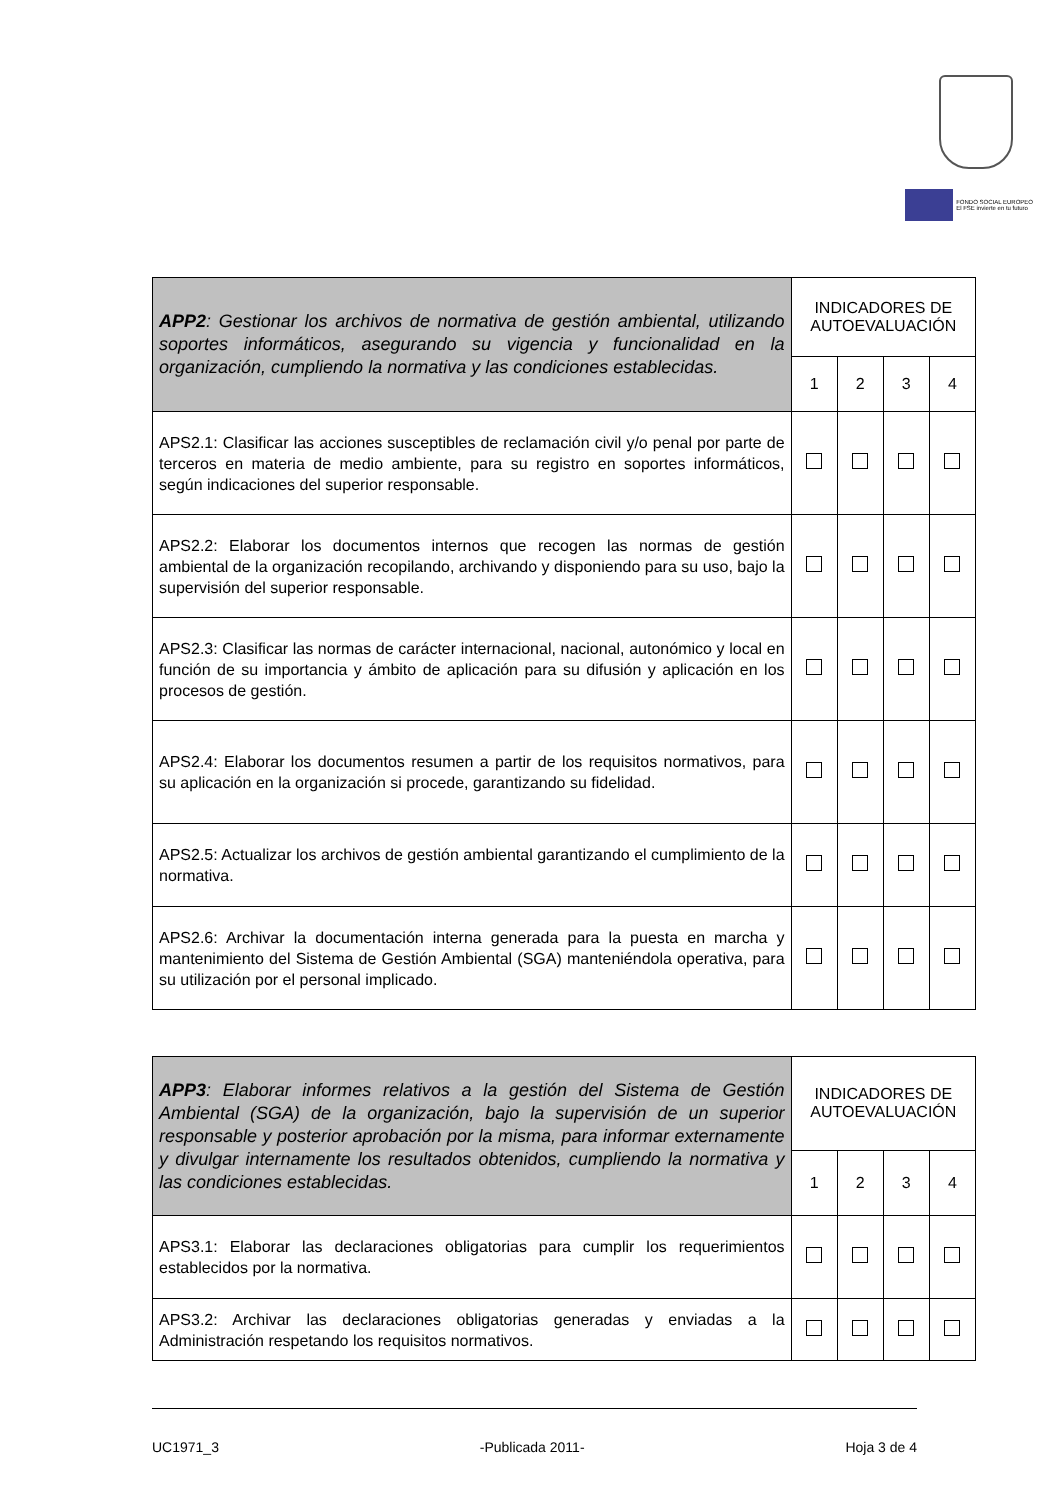FONDO SOCIAL EUROPEO
El FSE invierte en tu futuro
| APP2 : Gestionar los archivos de normativa de gestión ambiental, utilizando soportes informáticos, asegurando su vigencia y funcionalidad en la organización, cumpliendo la normativa y las condiciones establecidas. | INDICADORES DE AUTOEVALUACIÓN | | | |
| | 1 | 2 | 3 | 4 |
| APS2.1: Clasificar las acciones susceptibles de reclamación civil y/o penal por parte de terceros en materia de medio ambiente, para su registro en soportes informáticos, según indicaciones del superior responsable. | | | | |
| APS2.2: Elaborar los documentos internos que recogen las normas de gestión ambiental de la organización recopilando, archivando y disponiendo para su uso, bajo la supervisión del superior responsable. | | | | |
| APS2.3: Clasificar las normas de carácter internacional, nacional, autonómico y local en función de su importancia y ámbito de aplicación para su difusión y aplicación en los procesos de gestión. | | | | |
| APS2.4: Elaborar los documentos resumen a partir de los requisitos normativos, para su aplicación en la organización si procede, garantizando su fidelidad. | | | | |
| APS2.5: Actualizar los archivos de gestión ambiental garantizando el cumplimiento de la normativa. | | | | |
| APS2.6: Archivar la documentación interna generada para la puesta en marcha y mantenimiento del Sistema de Gestión Ambiental (SGA) manteniéndola operativa, para su utilización por el personal implicado. | | | | |
| APP3 : Elaborar informes relativos a la gestión del Sistema de Gestión Ambiental (SGA) de la organización, bajo la supervisión de un superior responsable y posterior aprobación por la misma, para informar externamente y divulgar internamente los resultados obtenidos, cumpliendo la normativa y las condiciones establecidas. | INDICADORES DE AUTOEVALUACIÓN | | | |
| | 1 | 2 | 3 | 4 |
| APS3.1: Elaborar las declaraciones obligatorias para cumplir los requerimientos establecidos por la normativa. | | | | |
| APS3.2: Archivar las declaraciones obligatorias generadas y enviadas a la Administración respetando los requisitos normativos. | | | | |
UC1971_3 -Publicada 2011- Hoja 3 de 4